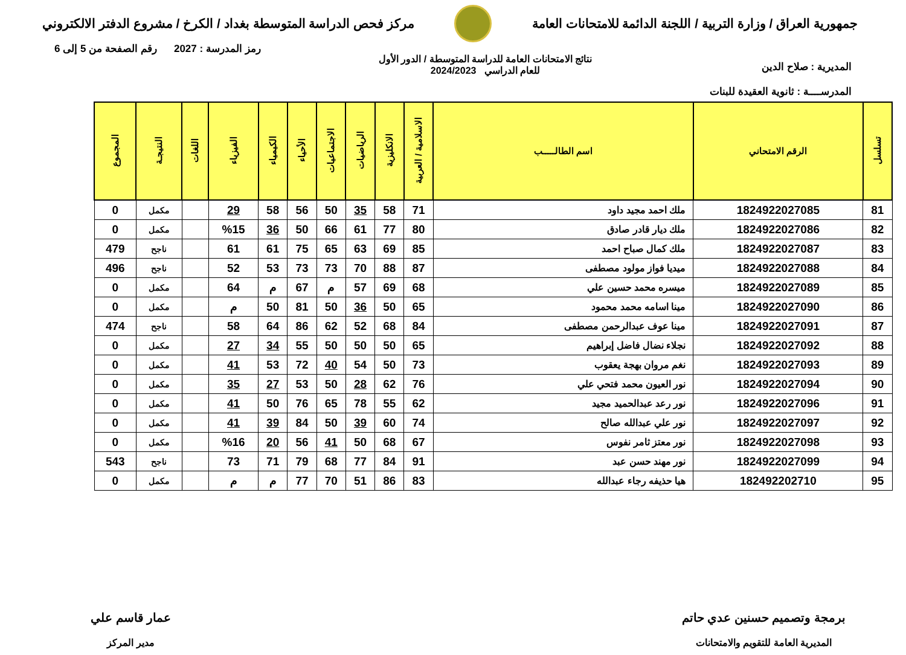جمهورية العراق / وزارة التربية / اللجنة الدائمة للامتحانات العامة
مركز فحص الدراسة المتوسطة بغداد / الكرخ / مشروع الدفتر الالكتروني
المديرية : صلاح الدين
المدرســــة : ثانوية العقيدة للبنات
نتائج الامتحانات العامة للدراسة المتوسطة / الدور الأول
للعام الدراسي 2024/2023
رمز المدرسة : 2027 رقم الصفحة من 5 إلى 6
| تسلسل | الرقم الامتحاني | اسم الطالـــــب | الاسلامية / العربية | الانكليزية | الرياضيات | الاجتماعيات | الأحياء | الكيمياء | الفيزياء | اللغات | النتيجـة | المجموع |
| --- | --- | --- | --- | --- | --- | --- | --- | --- | --- | --- | --- | --- |
| 81 | 1824922027085 | ملك احمد مجيد داود | 71 | 58 | 35 | 50 | 56 | 58 | 29 | | مكمل | 0 |
| 82 | 1824922027086 | ملك ديار قادر صادق | 80 | 77 | 61 | 66 | 50 | 36 | %15 | | مكمل | 0 |
| 83 | 1824922027087 | ملك كمال صباح احمد | 85 | 69 | 63 | 65 | 75 | 61 | 61 | | ناجح | 479 |
| 84 | 1824922027088 | ميديا فواز مولود مصطفى | 87 | 88 | 70 | 73 | 73 | 53 | 52 | | ناجح | 496 |
| 85 | 1824922027089 | ميسره محمد حسين علي | 68 | 69 | 57 | م | 67 | م | 64 | | مكمل | 0 |
| 86 | 1824922027090 | مينا اسامه محمد محمود | 65 | 50 | 36 | 50 | 81 | 50 | م | | مكمل | 0 |
| 87 | 1824922027091 | مينا عوف عبدالرحمن مصطفى | 84 | 68 | 52 | 62 | 86 | 64 | 58 | | ناجح | 474 |
| 88 | 1824922027092 | نجلاء نضال فاضل إبراهيم | 65 | 50 | 50 | 50 | 55 | 34 | 27 | | مكمل | 0 |
| 89 | 1824922027093 | نغم مروان بهجة يعقوب | 73 | 50 | 54 | 40 | 72 | 53 | 41 | | مكمل | 0 |
| 90 | 1824922027094 | نور العيون محمد فتحي علي | 76 | 62 | 28 | 50 | 53 | 27 | 35 | | مكمل | 0 |
| 91 | 1824922027096 | نور رعد عبدالحميد مجيد | 62 | 55 | 78 | 65 | 76 | 50 | 41 | | مكمل | 0 |
| 92 | 1824922027097 | نور علي عبدالله صالح | 74 | 60 | 39 | 50 | 84 | 39 | 41 | | مكمل | 0 |
| 93 | 1824922027098 | نور معتز ثامر نفوس | 67 | 68 | 50 | 41 | 56 | 20 | %16 | | مكمل | 0 |
| 94 | 1824922027099 | نور مهند حسن عبد | 91 | 84 | 77 | 68 | 79 | 71 | 73 | | ناجح | 543 |
| 95 | 182492202710 | هيا حذيفه رجاء عبدالله | 83 | 86 | 51 | 70 | 77 | م | م | | مكمل | 0 |
برمجة وتصميم حسنين عدي حاتم
المديرية العامة للتقويم والامتحانات
عمار قاسم علي
مدير المركز